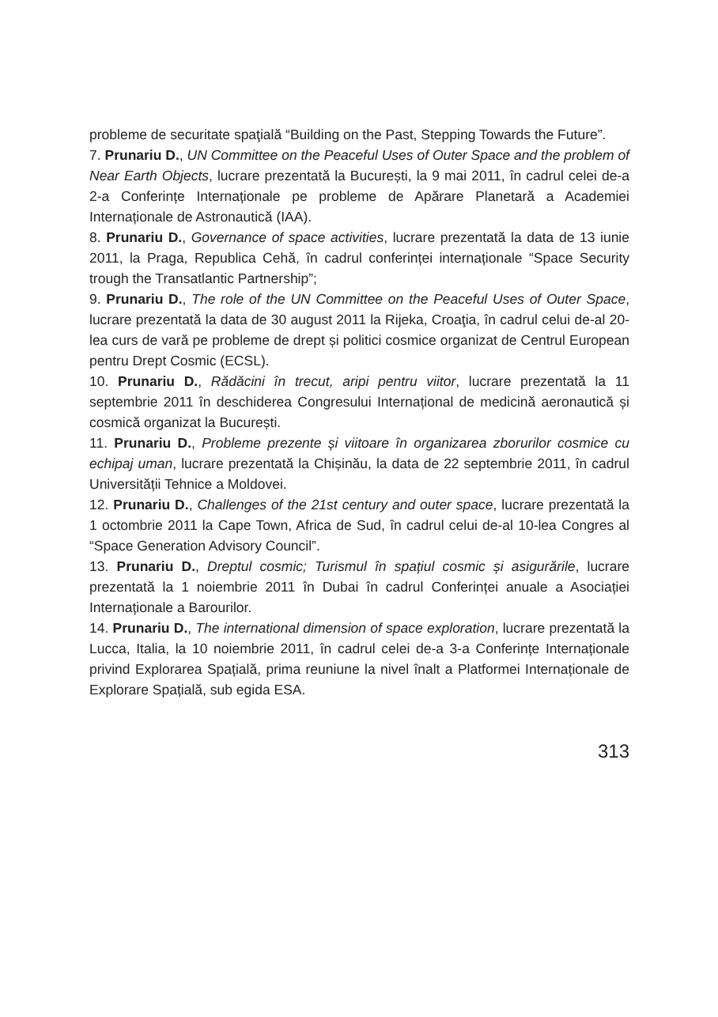probleme de securitate spaţială “Building on the Past, Stepping Towards the Future”.
7. Prunariu D., UN Committee on the Peaceful Uses of Outer Space and the problem of Near Earth Objects, lucrare prezentată la București, la 9 mai 2011, în cadrul celei de-a 2-a Conferințe Internaționale pe probleme de Apărare Planetară a Academiei Internaționale de Astronautică (IAA).
8. Prunariu D., Governance of space activities, lucrare prezentată la data de 13 iunie 2011, la Praga, Republica Cehă, în cadrul conferinței internaționale “Space Security trough the Transatlantic Partnership”;
9. Prunariu D., The role of the UN Committee on the Peaceful Uses of Outer Space, lucrare prezentată la data de 30 august 2011 la Rijeka, Croaţia, în cadrul celui de-al 20-lea curs de vară pe probleme de drept și politici cosmice organizat de Centrul European pentru Drept Cosmic (ECSL).
10. Prunariu D., Rădăcini în trecut, aripi pentru viitor, lucrare prezentată la 11 septembrie 2011 în deschiderea Congresului Internațional de medicină aeronautică și cosmică organizat la București.
11. Prunariu D., Probleme prezente și viitoare în organizarea zborurilor cosmice cu echipaj uman, lucrare prezentată la Chișinău, la data de 22 septembrie 2011, în cadrul Universității Tehnice a Moldovei.
12. Prunariu D., Challenges of the 21st century and outer space, lucrare prezentată la 1 octombrie 2011 la Cape Town, Africa de Sud, în cadrul celui de-al 10-lea Congres al “Space Generation Advisory Council”.
13. Prunariu D., Dreptul cosmic; Turismul în spațiul cosmic și asigurările, lucrare prezentată la 1 noiembrie 2011 în Dubai în cadrul Conferinței anuale a Asociației Internaționale a Barourilor.
14. Prunariu D., The international dimension of space exploration, lucrare prezentată la Lucca, Italia, la 10 noiembrie 2011, în cadrul celei de-a 3-a Conferințe Internaționale privind Explorarea Spațială, prima reuniune la nivel înalt a Platformei Internaționale de Explorare Spațială, sub egida ESA.
313